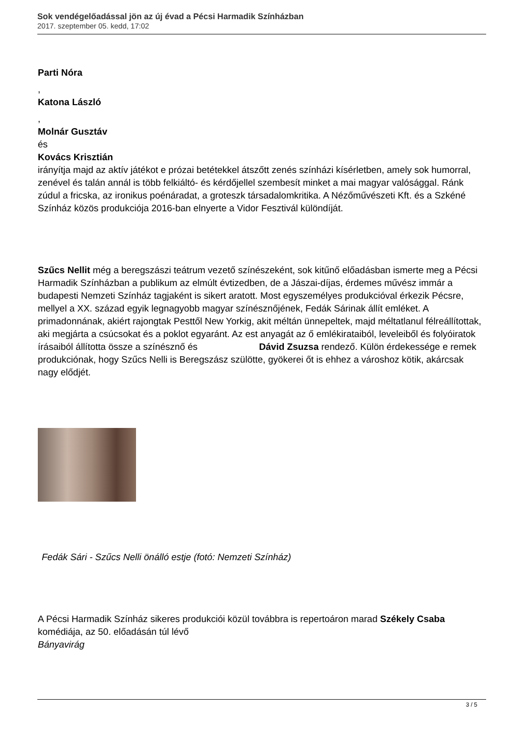Sok vendégelőadással jön az új évad a Pécsi Harmadik Színházban
2017. szeptember 05. kedd, 17:02
Parti Nóra
,
Katona László
,
Molnár Gusztáv
és
Kovács Krisztián
irányítja majd az aktív játékot e prózai betétekkel átszőtt zenés színházi kísérletben, amely sok humorral, zenével és talán annál is több felkiáltó- és kérdőjellel szembesít minket a mai magyar valósággal. Ránk zúdul a fricska, az ironikus poénáradat, a groteszk társadalomkritika. A Nézőművészeti Kft. és a Szkéné Színház közös produkciója 2016-ban elnyerte a Vidor Fesztivál különdíját.
Szűcs Nellit még a beregszászi teátrum vezető színészeként, sok kitűnő előadásban ismerte meg a Pécsi Harmadik Színházban a publikum az elmúlt évtizedben, de a Jászai-díjas, érdemes művész immár a budapesti Nemzeti Színház tagjaként is sikert aratott. Most egyszemélyes produkcióval érkezik Pécsre, mellyel a XX. század egyik legnagyobb magyar színésznőjének, Fedák Sárinak állít emléket. A primadonnának, akiért rajongtak Pesttől New Yorkig, akit méltán ünnepeltek, majd méltatlanul félreállítottak, aki megjárta a csúcsokat és a poklot egyaránt. Az est anyagát az ő emlékirataiból, leveleiből és folyóiratok írásaiból állította össze a színésznő és Dávid Zsuzsa rendező. Külön érdekessége e remek produkciónak, hogy Szűcs Nelli is Beregszász szülötte, gyökerei őt is ehhez a városhoz kötik, akárcsak nagy elődjét.
Fedák Sári - Szűcs Nelli önálló estje (fotó: Nemzeti Színház)
A Pécsi Harmadik Színház sikeres produkciói közül továbbra is repertoáron marad Székely Csaba
komédiája, az 50. előadásán túl lévő
Bányavirág
3 / 5